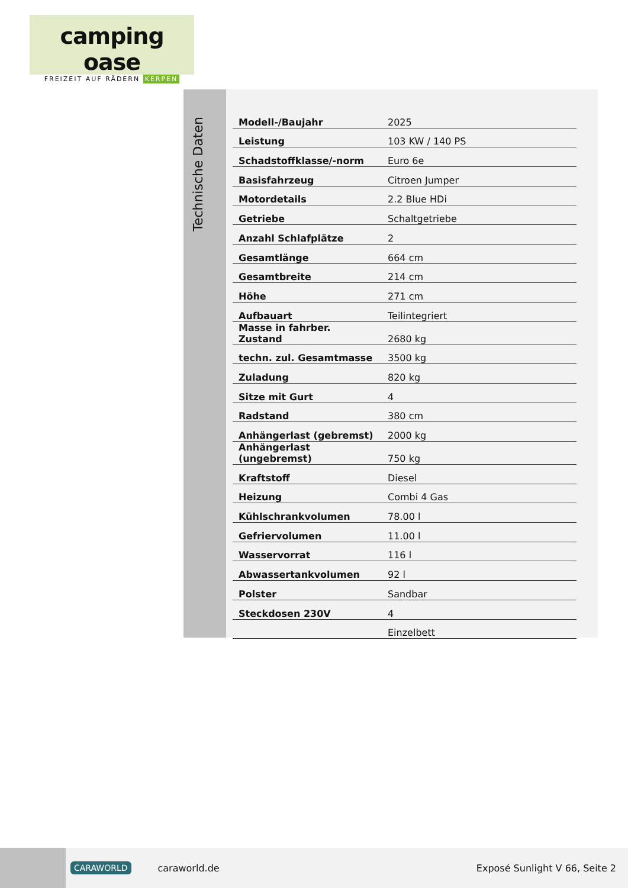camping oase
FREIZEIT AUF RÄDERN KERPEN
Technische Daten
| Modell-/Baujahr | 2025 |
| Leistung | 103 KW / 140 PS |
| Schadstoffklasse/-norm | Euro 6e |
| Basisfahrzeug | Citroen Jumper |
| Motordetails | 2.2 Blue HDi |
| Getriebe | Schaltgetriebe |
| Anzahl Schlafplätze | 2 |
| Gesamtlänge | 664 cm |
| Gesamtbreite | 214 cm |
| Höhe | 271 cm |
| Aufbauart | Teilintegriert |
| Masse in fahrber. Zustand | 2680 kg |
| techn. zul. Gesamtmasse | 3500 kg |
| Zuladung | 820 kg |
| Sitze mit Gurt | 4 |
| Radstand | 380 cm |
| Anhängerlast (gebremst) | 2000 kg |
| Anhängerlast (ungebremst) | 750 kg |
| Kraftstoff | Diesel |
| Heizung | Combi 4 Gas |
| Kühlschrankvolumen | 78.00 l |
| Gefriervolumen | 11.00 l |
| Wasservorrat | 116 l |
| Abwassertankvolumen | 92 l |
| Polster | Sandbar |
| Steckdosen 230V | 4 |
| | Einzelbett |
CARAWORLD caraworld.de Exposé Sunlight V 66, Seite 2